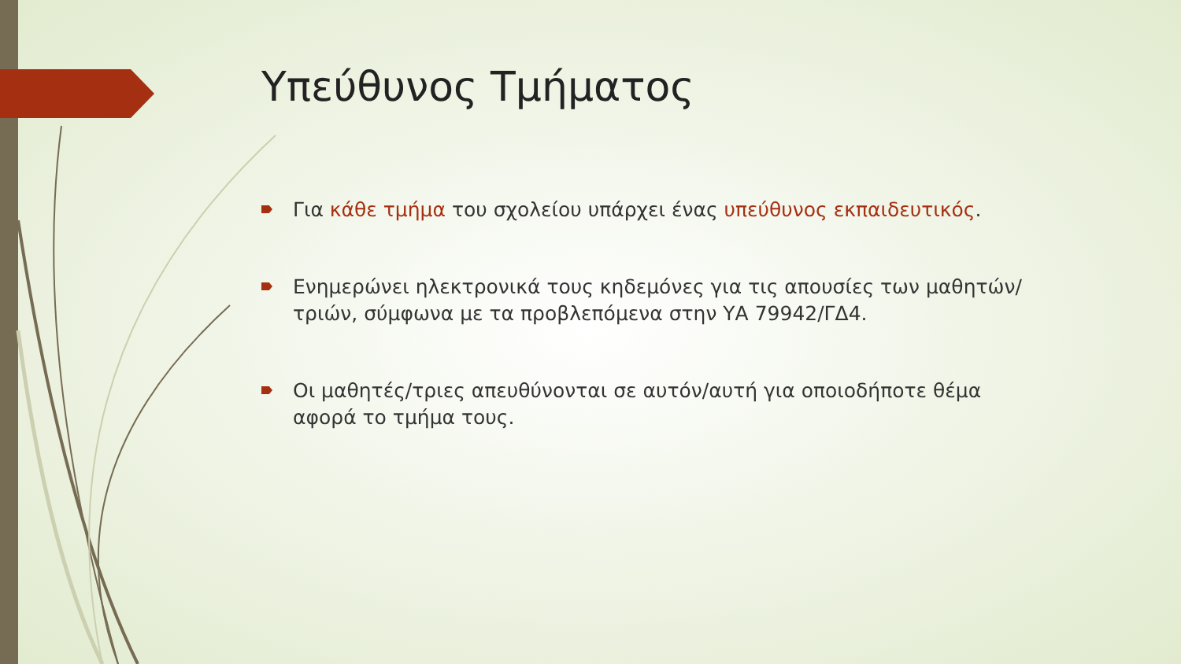Υπεύθυνος Τμήματος
Για κάθε τμήμα του σχολείου υπάρχει ένας υπεύθυνος εκπαιδευτικός.
Ενημερώνει ηλεκτρονικά τους κηδεμόνες για τις απουσίες των μαθητών/τριών, σύμφωνα με τα προβλεπόμενα στην ΥΑ 79942/ΓΔ4.
Οι μαθητές/τριες απευθύνονται σε αυτόν/αυτή για οποιοδήποτε θέμα αφορά το τμήμα τους.